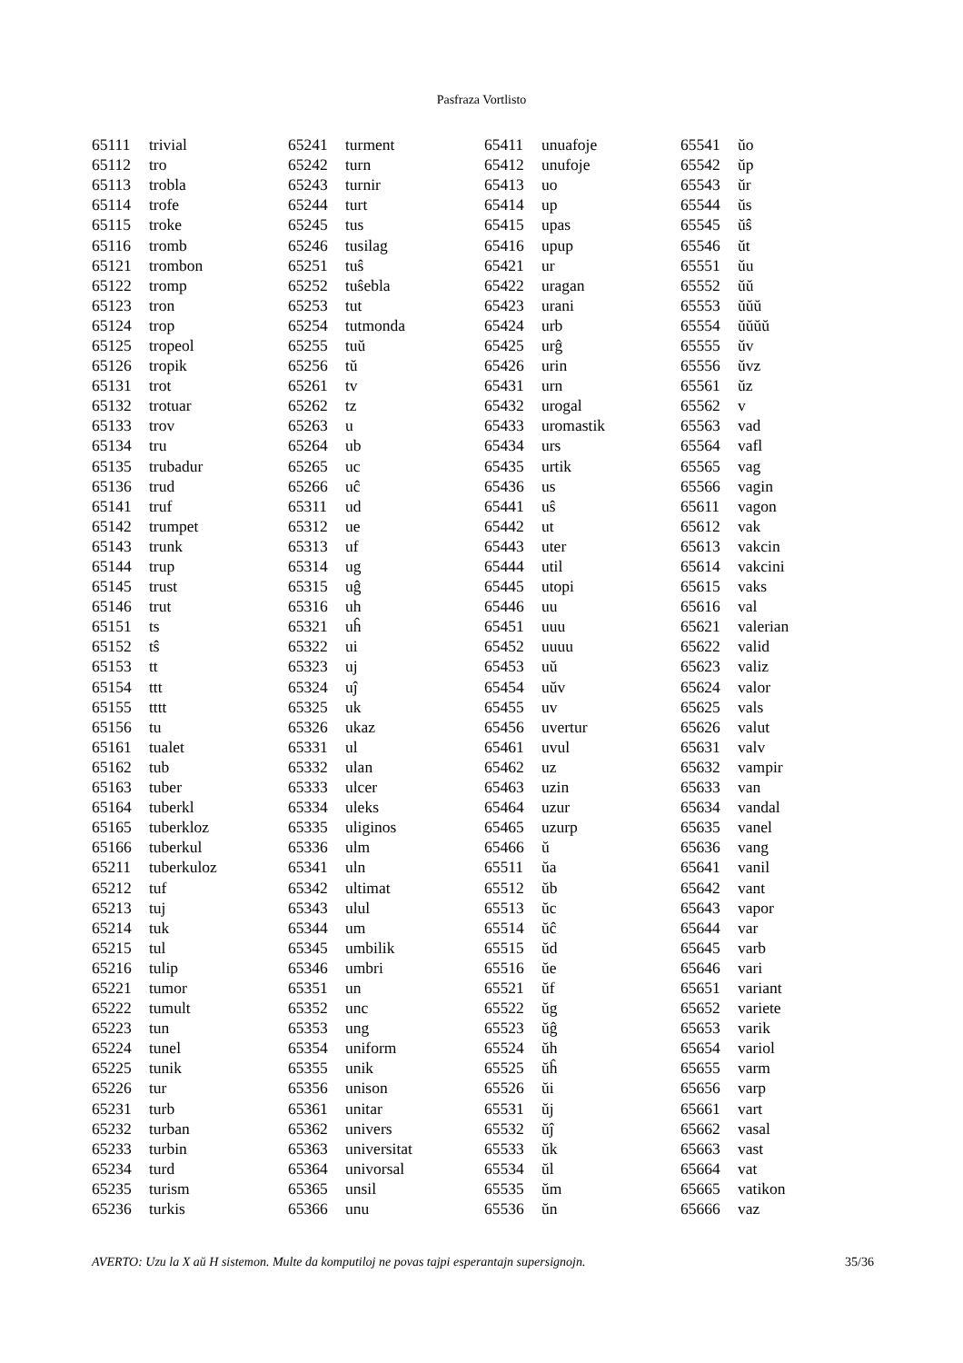Pasfraza Vortlisto
| 65111 | trivial |
| 65112 | tro |
| 65113 | trobla |
| 65114 | trofe |
| 65115 | troke |
| 65116 | tromb |
| 65121 | trombon |
| 65122 | tromp |
| 65123 | tron |
| 65124 | trop |
| 65125 | tropeol |
| 65126 | tropik |
| 65131 | trot |
| 65132 | trotuar |
| 65133 | trov |
| 65134 | tru |
| 65135 | trubadur |
| 65136 | trud |
| 65141 | truf |
| 65142 | trumpet |
| 65143 | trunk |
| 65144 | trup |
| 65145 | trust |
| 65146 | trut |
| 65151 | ts |
| 65152 | tŝ |
| 65153 | tt |
| 65154 | ttt |
| 65155 | tttt |
| 65156 | tu |
| 65161 | tualet |
| 65162 | tub |
| 65163 | tuber |
| 65164 | tuberkl |
| 65165 | tuberkloz |
| 65166 | tuberkul |
| 65211 | tuberkuloz |
| 65212 | tuf |
| 65213 | tuj |
| 65214 | tuk |
| 65215 | tul |
| 65216 | tulip |
| 65221 | tumor |
| 65222 | tumult |
| 65223 | tun |
| 65224 | tunel |
| 65225 | tunik |
| 65226 | tur |
| 65231 | turb |
| 65232 | turban |
| 65233 | turbin |
| 65234 | turd |
| 65235 | turism |
| 65236 | turkis |
| 65241 | turment |
| 65242 | turn |
| 65243 | turnir |
| 65244 | turt |
| 65245 | tus |
| 65246 | tusilag |
| 65251 | tuŝ |
| 65252 | tuŝebla |
| 65253 | tut |
| 65254 | tutmonda |
| 65255 | tuŭ |
| 65256 | tŭ |
| 65261 | tv |
| 65262 | tz |
| 65263 | u |
| 65264 | ub |
| 65265 | uc |
| 65266 | uĉ |
| 65311 | ud |
| 65312 | ue |
| 65313 | uf |
| 65314 | ug |
| 65315 | uĝ |
| 65316 | uh |
| 65321 | uĥ |
| 65322 | ui |
| 65323 | uj |
| 65324 | uĵ |
| 65325 | uk |
| 65326 | ukaz |
| 65331 | ul |
| 65332 | ulan |
| 65333 | ulcer |
| 65334 | uleks |
| 65335 | uliginos |
| 65336 | ulm |
| 65341 | uln |
| 65342 | ultimat |
| 65343 | ulul |
| 65344 | um |
| 65345 | umbilik |
| 65346 | umbri |
| 65351 | un |
| 65352 | unc |
| 65353 | ung |
| 65354 | uniform |
| 65355 | unik |
| 65356 | unison |
| 65361 | unitar |
| 65362 | univers |
| 65363 | universitat |
| 65364 | univorsal |
| 65365 | unsil |
| 65366 | unu |
| 65411 | unuafoje |
| 65412 | unufoje |
| 65413 | uo |
| 65414 | up |
| 65415 | upas |
| 65416 | upup |
| 65421 | ur |
| 65422 | uragan |
| 65423 | urani |
| 65424 | urb |
| 65425 | urĝ |
| 65426 | urin |
| 65431 | urn |
| 65432 | urogal |
| 65433 | uromastik |
| 65434 | urs |
| 65435 | urtik |
| 65436 | us |
| 65441 | uŝ |
| 65442 | ut |
| 65443 | uter |
| 65444 | util |
| 65445 | utopi |
| 65446 | uu |
| 65451 | uuu |
| 65452 | uuuu |
| 65453 | uŭ |
| 65454 | uŭv |
| 65455 | uv |
| 65456 | uvertur |
| 65461 | uvul |
| 65462 | uz |
| 65463 | uzin |
| 65464 | uzur |
| 65465 | uzurp |
| 65466 | ŭ |
| 65511 | ŭa |
| 65512 | ŭb |
| 65513 | ŭc |
| 65514 | ŭĉ |
| 65515 | ŭd |
| 65516 | ŭe |
| 65521 | ŭf |
| 65522 | ŭg |
| 65523 | ŭĝ |
| 65524 | ŭh |
| 65525 | ŭĥ |
| 65526 | ŭi |
| 65531 | ŭj |
| 65532 | ŭĵ |
| 65533 | ŭk |
| 65534 | ŭl |
| 65535 | ŭm |
| 65536 | ŭn |
| 65541 | ŭo |
| 65542 | ŭp |
| 65543 | ŭr |
| 65544 | ŭs |
| 65545 | ŭŝ |
| 65546 | ŭt |
| 65551 | ŭu |
| 65552 | ŭŭ |
| 65553 | ŭŭŭ |
| 65554 | ŭŭŭŭ |
| 65555 | ŭv |
| 65556 | ŭvz |
| 65561 | ŭz |
| 65562 | v |
| 65563 | vad |
| 65564 | vafl |
| 65565 | vag |
| 65566 | vagin |
| 65611 | vagon |
| 65612 | vak |
| 65613 | vakcin |
| 65614 | vakcini |
| 65615 | vaks |
| 65616 | val |
| 65621 | valerian |
| 65622 | valid |
| 65623 | valiz |
| 65624 | valor |
| 65625 | vals |
| 65626 | valut |
| 65631 | valv |
| 65632 | vampir |
| 65633 | van |
| 65634 | vandal |
| 65635 | vanel |
| 65636 | vang |
| 65641 | vanil |
| 65642 | vant |
| 65643 | vapor |
| 65644 | var |
| 65645 | varb |
| 65646 | vari |
| 65651 | variant |
| 65652 | variete |
| 65653 | varik |
| 65654 | variol |
| 65655 | varm |
| 65656 | varp |
| 65661 | vart |
| 65662 | vasal |
| 65663 | vast |
| 65664 | vat |
| 65665 | vatikon |
| 65666 | vaz |
AVERTO: Uzu la X aŭ H sistemon. Multe da komputiloj ne povas tajpi esperantajn supersignojn. 35/36